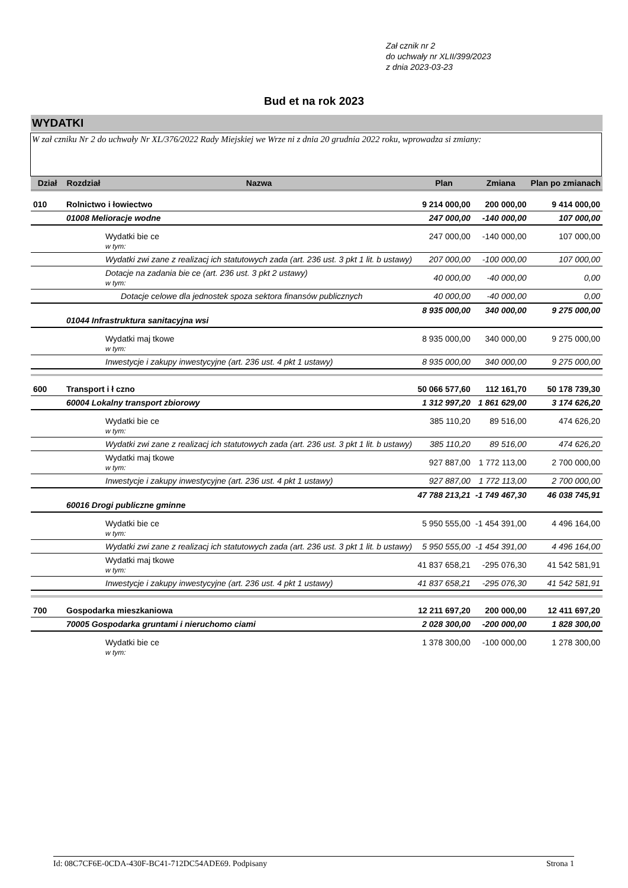Zał cznik nr 2
do uchwały nr XLII/399/2023
z dnia 2023-03-23
Bud et na rok 2023
WYDATKI
W zał czniku Nr 2 do uchwały Nr XL/376/2022 Rady Miejskiej we Wrze ni z dnia 20 grudnia 2022 roku, wprowadza si zmiany:
| Dział | Rozdział | Nazwa | Plan | Zmiana | Plan po zmianach |
| --- | --- | --- | --- | --- | --- |
| 010 | Rolnictwo i łowiectwo | | 9 214 000,00 | 200 000,00 | 9 414 000,00 |
| | 01008 Melioracje wodne | | 247 000,00 | -140 000,00 | 107 000,00 |
| | | Wydatki bie ce w tym: | 247 000,00 | -140 000,00 | 107 000,00 |
| | | Wydatki zwi zane z realizacj ich statutowych zada (art. 236 ust. 3 pkt 1 lit. b ustawy) | 207 000,00 | -100 000,00 | 107 000,00 |
| | | Dotacje na zadania bie ce (art. 236 ust. 3 pkt 2 ustawy) w tym: | 40 000,00 | -40 000,00 | 0,00 |
| | | Dotacje celowe dla jednostek spoza sektora finansów publicznych | 40 000,00 | -40 000,00 | 0,00 |
| | 01044 Infrastruktura sanitacyjna wsi | | 8 935 000,00 | 340 000,00 | 9 275 000,00 |
| | | Wydatki maj tkowe w tym: | 8 935 000,00 | 340 000,00 | 9 275 000,00 |
| | | Inwestycje i zakupy inwestycyjne (art. 236 ust. 4 pkt 1 ustawy) | 8 935 000,00 | 340 000,00 | 9 275 000,00 |
| 600 | Transport i ł czno | | 50 066 577,60 | 112 161,70 | 50 178 739,30 |
| | 60004 Lokalny transport zbiorowy | | 1 312 997,20 | 1 861 629,00 | 3 174 626,20 |
| | | Wydatki bie ce w tym: | 385 110,20 | 89 516,00 | 474 626,20 |
| | | Wydatki zwi zane z realizacj ich statutowych zada (art. 236 ust. 3 pkt 1 lit. b ustawy) | 385 110,20 | 89 516,00 | 474 626,20 |
| | | Wydatki maj tkowe w tym: | 927 887,00 | 1 772 113,00 | 2 700 000,00 |
| | | Inwestycje i zakupy inwestycyjne (art. 236 ust. 4 pkt 1 ustawy) | 927 887,00 | 1 772 113,00 | 2 700 000,00 |
| | 60016 Drogi publiczne gminne | | 47 788 213,21 | -1 749 467,30 | 46 038 745,91 |
| | | Wydatki bie ce w tym: | 5 950 555,00 | -1 454 391,00 | 4 496 164,00 |
| | | Wydatki zwi zane z realizacj ich statutowych zada (art. 236 ust. 3 pkt 1 lit. b ustawy) | 5 950 555,00 | -1 454 391,00 | 4 496 164,00 |
| | | Wydatki maj tkowe w tym: | 41 837 658,21 | -295 076,30 | 41 542 581,91 |
| | | Inwestycje i zakupy inwestycyjne (art. 236 ust. 4 pkt 1 ustawy) | 41 837 658,21 | -295 076,30 | 41 542 581,91 |
| 700 | Gospodarka mieszkaniowa | | 12 211 697,20 | 200 000,00 | 12 411 697,20 |
| | 70005 Gospodarka gruntami i nieruchomo ciami | | 2 028 300,00 | -200 000,00 | 1 828 300,00 |
| | | Wydatki bie ce w tym: | 1 378 300,00 | -100 000,00 | 1 278 300,00 |
Id: 08C7CF6E-0CDA-430F-BC41-712DC54ADE69. Podpisany Strona 1